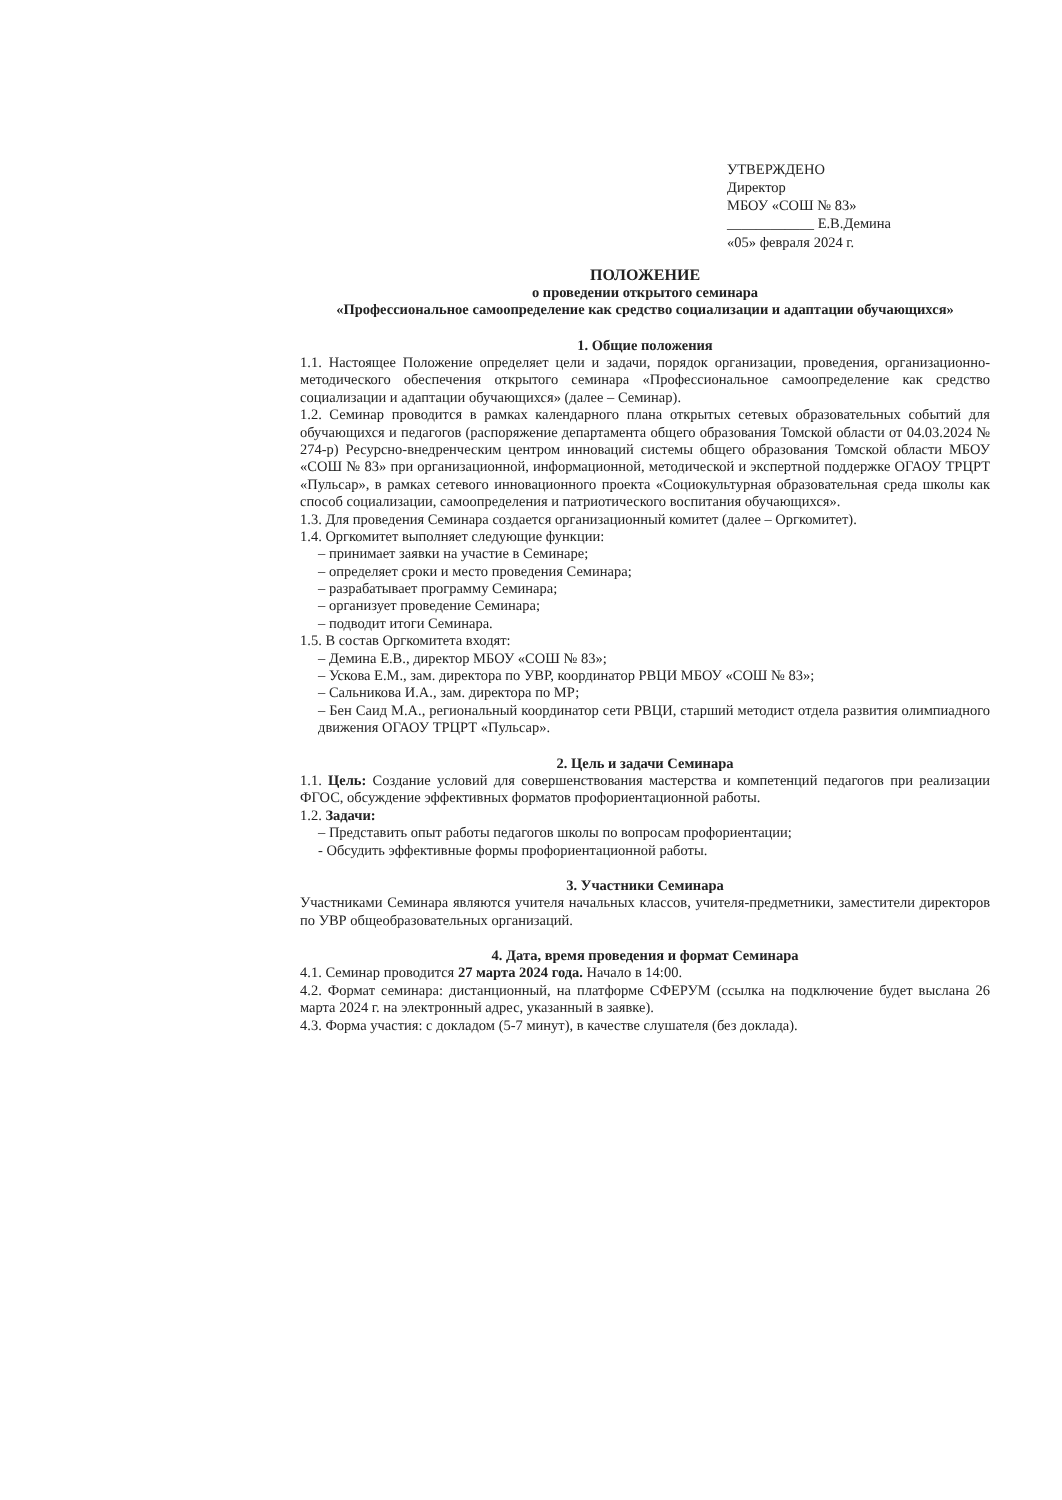УТВЕРЖДЕНО
Директор
МБОУ «СОШ № 83»
____________ Е.В.Демина
«05» февраля 2024 г.
ПОЛОЖЕНИЕ
о проведении открытого семинара
«Профессиональное самоопределение как средство социализации и адаптации обучающихся»
1. Общие положения
1.1. Настоящее Положение определяет цели и задачи, порядок организации, проведения, организационно-методического обеспечения открытого семинара «Профессиональное самоопределение как средство социализации и адаптации обучающихся» (далее – Семинар).
1.2. Семинар проводится в рамках календарного плана открытых сетевых образовательных событий для обучающихся и педагогов (распоряжение департамента общего образования Томской области от 04.03.2024 № 274-р) Ресурсно-внедренческим центром инноваций системы общего образования Томской области МБОУ «СОШ № 83» при организационной, информационной, методической и экспертной поддержке ОГАОУ ТРЦРТ «Пульсар», в рамках сетевого инновационного проекта «Социокультурная образовательная среда школы как способ социализации, самоопределения и патриотического воспитания обучающихся».
1.3. Для проведения Семинара создается организационный комитет (далее – Оргкомитет).
1.4. Оргкомитет выполняет следующие функции:
– принимает заявки на участие в Семинаре;
– определяет сроки и место проведения Семинара;
– разрабатывает программу Семинара;
– организует проведение Семинара;
– подводит итоги Семинара.
1.5. В состав Оргкомитета входят:
– Демина Е.В., директор МБОУ «СОШ № 83»;
– Ускова Е.М., зам. директора по УВР, координатор РВЦИ МБОУ «СОШ № 83»;
– Сальникова И.А., зам. директора по МР;
– Бен Саид М.А., региональный координатор сети РВЦИ, старший методист отдела развития олимпиадного движения ОГАОУ ТРЦРТ «Пульсар».
2. Цель и задачи Семинара
1.1. Цель: Создание условий для совершенствования мастерства и компетенций педагогов при реализации ФГОС, обсуждение эффективных форматов профориентационной работы.
1.2. Задачи:
– Представить опыт работы педагогов школы по вопросам профориентации;
- Обсудить эффективные формы профориентационной работы.
3. Участники Семинара
Участниками Семинара являются учителя начальных классов, учителя-предметники, заместители директоров по УВР общеобразовательных организаций.
4. Дата, время проведения и формат Семинара
4.1. Семинар проводится 27 марта 2024 года. Начало в 14:00.
4.2. Формат семинара: дистанционный, на платформе СФЕРУМ (ссылка на подключение будет выслана 26 марта 2024 г. на электронный адрес, указанный в заявке).
4.3. Форма участия: с докладом (5-7 минут), в качестве слушателя (без доклада).